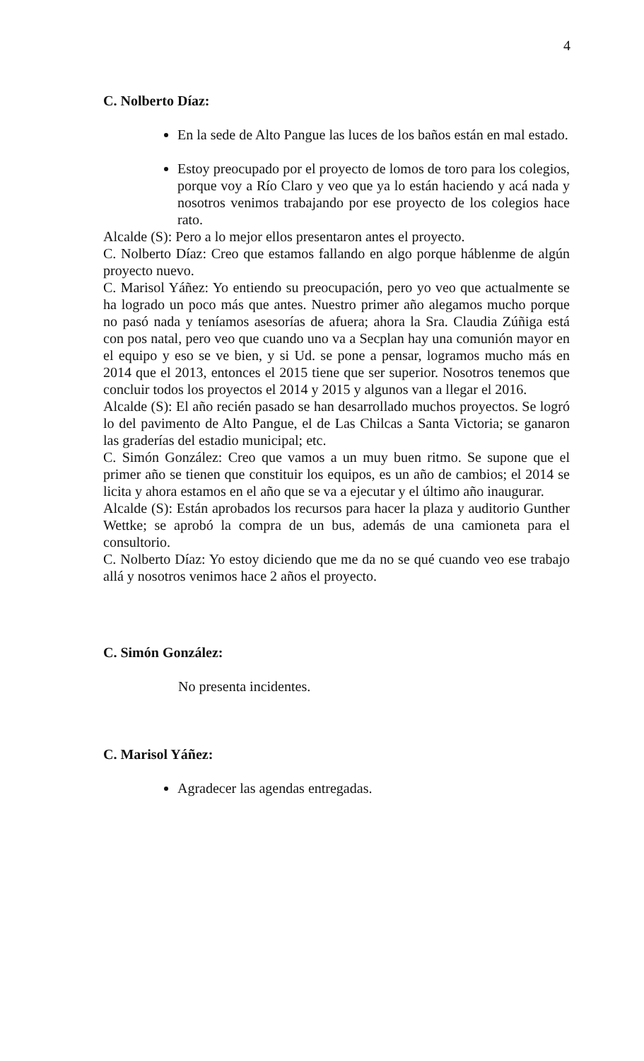4
C. Nolberto Díaz:
En la sede de Alto Pangue las luces de los baños están en mal estado.
Estoy preocupado por el proyecto de lomos de toro para los colegios, porque voy a Río Claro y veo que ya lo están haciendo y acá nada y nosotros venimos trabajando por ese proyecto de los colegios hace rato.
Alcalde (S): Pero a lo mejor ellos presentaron antes el proyecto.
C. Nolberto Díaz: Creo que estamos fallando en algo porque háblenme de algún proyecto nuevo.
C. Marisol Yáñez: Yo entiendo su preocupación, pero yo veo que actualmente se ha logrado un poco más que antes. Nuestro primer año alegamos mucho porque no pasó nada y teníamos asesorías de afuera; ahora la Sra. Claudia Zúñiga está con pos natal, pero veo que cuando uno va a Secplan hay una comunión mayor en el equipo y eso se ve bien, y si Ud. se pone a pensar, logramos mucho más en 2014 que el 2013, entonces el 2015 tiene que ser superior. Nosotros tenemos que concluir todos los proyectos el 2014 y 2015 y algunos van a llegar el 2016.
Alcalde (S): El año recién pasado se han desarrollado muchos proyectos. Se logró lo del pavimento de Alto Pangue, el de Las Chilcas a Santa Victoria; se ganaron las graderías del estadio municipal; etc.
C. Simón González: Creo que vamos a un muy buen ritmo. Se supone que el primer año se tienen que constituir los equipos, es un año de cambios; el 2014 se licita y ahora estamos en el año que se va a ejecutar y el último año inaugurar.
Alcalde (S): Están aprobados los recursos para hacer la plaza y auditorio Gunther Wettke; se aprobó la compra de un bus, además de una camioneta para el consultorio.
C. Nolberto Díaz: Yo estoy diciendo que me da no se qué cuando veo ese trabajo allá y nosotros venimos hace 2 años el proyecto.
C. Simón González:
No presenta incidentes.
C. Marisol Yáñez:
Agradecer las agendas entregadas.